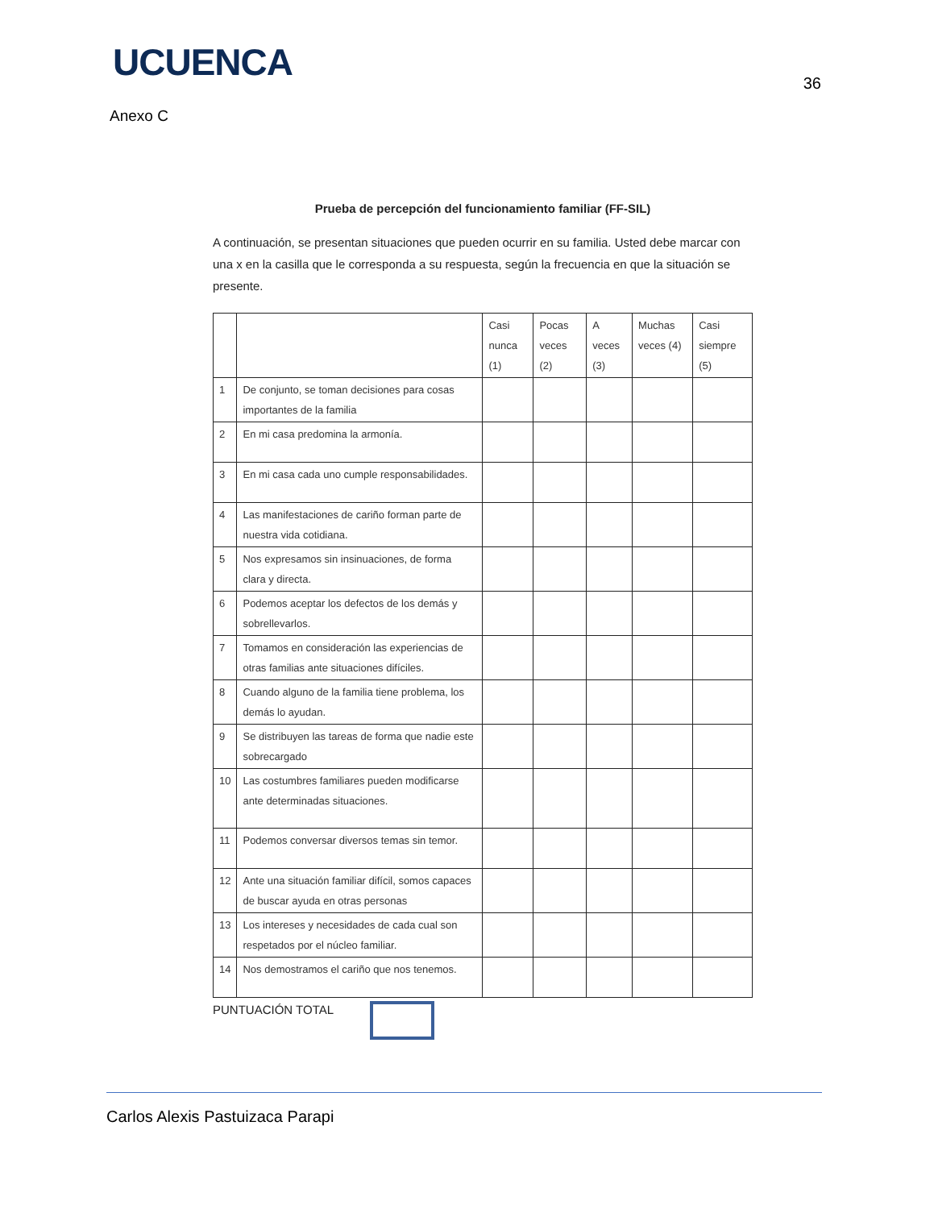UCUENCA
36
Anexo C
Prueba de percepción del funcionamiento familiar (FF-SIL)
A continuación, se presentan situaciones que pueden ocurrir en su familia. Usted debe marcar con una x en la casilla que le corresponda a su respuesta, según la frecuencia en que la situación se presente.
| | | Casi nunca (1) | Pocas veces (2) | A veces (3) | Muchas veces (4) | Casi siempre (5) |
| --- | --- | --- | --- | --- | --- | --- |
| 1 | De conjunto, se toman decisiones para cosas importantes de la familia | | | | | |
| 2 | En mi casa predomina la armonía. | | | | | |
| 3 | En mi casa cada uno cumple responsabilidades. | | | | | |
| 4 | Las manifestaciones de cariño forman parte de nuestra vida cotidiana. | | | | | |
| 5 | Nos expresamos sin insinuaciones, de forma clara y directa. | | | | | |
| 6 | Podemos aceptar los defectos de los demás y sobrellevarlos. | | | | | |
| 7 | Tomamos en consideración las experiencias de otras familias ante situaciones difíciles. | | | | | |
| 8 | Cuando alguno de la familia tiene problema, los demás lo ayudan. | | | | | |
| 9 | Se distribuyen las tareas de forma que nadie este sobrecargado | | | | | |
| 10 | Las costumbres familiares pueden modificarse ante determinadas situaciones. | | | | | |
| 11 | Podemos conversar diversos temas sin temor. | | | | | |
| 12 | Ante una situación familiar difícil, somos capaces de buscar ayuda en otras personas | | | | | |
| 13 | Los intereses y necesidades de cada cual son respetados por el núcleo familiar. | | | | | |
| 14 | Nos demostramos el cariño que nos tenemos. | | | | | |
PUNTUACIÓN TOTAL
Carlos Alexis Pastuizaca Parapi